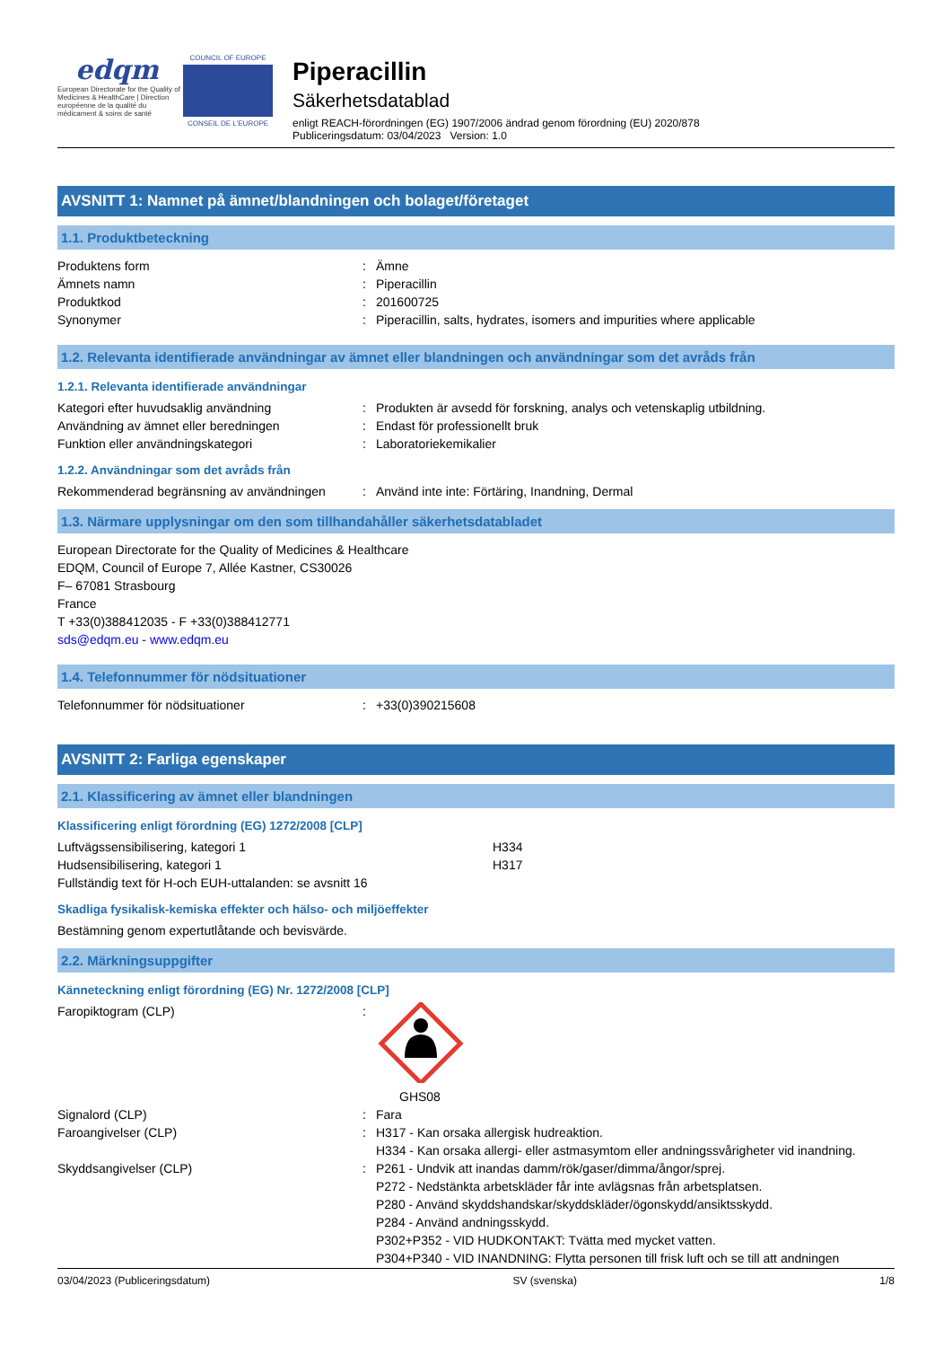edqm
European Directorate for the Quality of Medicines & HealthCare | Direction européenne de la qualité du médicament & soins de santé
COUNCIL OF EUROPE
CONSEIL DE L'EUROPE
Piperacillin
Säkerhetsdatablad
enligt REACH-förordningen (EG) 1907/2006 ändrad genom förordning (EU) 2020/878
Publiceringsdatum: 03/04/2023 Version: 1.0
AVSNITT 1: Namnet på ämnet/blandningen och bolaget/företaget
1.1. Produktbeteckning
Produktens form: Ämne
Ämnets namn: Piperacillin
Produktkod: 201600725
Synonymer: Piperacillin, salts, hydrates, isomers and impurities where applicable
1.2. Relevanta identifierade användningar av ämnet eller blandningen och användningar som det avråds från
1.2.1. Relevanta identifierade användningar
Kategori efter huvudsaklig användning: Produkten är avsedd för forskning, analys och vetenskaplig utbildning.
Användning av ämnet eller beredningen: Endast för professionellt bruk
Funktion eller användningskategori: Laboratoriekemikalier
1.2.2. Användningar som det avråds från
Rekommenderad begränsning av användningen: Använd inte inte: Förtäring, Inandning, Dermal
1.3. Närmare upplysningar om den som tillhandahåller säkerhetsdatabladet
European Directorate for the Quality of Medicines & Healthcare
EDQM, Council of Europe 7, Allée Kastner, CS30026
F– 67081 Strasbourg
France
T +33(0)388412035 - F +33(0)388412771
sds@edqm.eu - www.edqm.eu
1.4. Telefonnummer för nödsituationer
Telefonnummer för nödsituationer: +33(0)390215608
AVSNITT 2: Farliga egenskaper
2.1. Klassificering av ämnet eller blandningen
Klassificering enligt förordning (EG) 1272/2008 [CLP]
Luftvägssensibilisering, kategori 1 H334
Hudsensibilisering, kategori 1 H317
Fullständig text för H-och EUH-uttalanden: se avsnitt 16
Skadliga fysikalisk-kemiska effekter och hälso- och miljöeffekter
Bestämning genom expertutlåtande och bevisvärde.
2.2. Märkningsuppgifter
Känneteckning enligt förordning (EG) Nr. 1272/2008 [CLP]
Faropiktogram (CLP):
GHS08
Signalord (CLP): Fara
Faroangivelser (CLP): H317 - Kan orsaka allergisk hudreaktion.
H334 - Kan orsaka allergi- eller astmasymtom eller andningssvårigheter vid inandning.
Skyddsangivelser (CLP): P261 - Undvik att inandas damm/rök/gaser/dimma/ångor/sprej.
P272 - Nedstänkta arbetskläder får inte avlägsnas från arbetsplatsen.
P280 - Använd skyddshandskar/skyddskläder/ögonskydd/ansiktsskydd.
P284 - Använd andningsskydd.
P302+P352 - VID HUDKONTAKT: Tvätta med mycket vatten.
P304+P340 - VID INANDNING: Flytta personen till frisk luft och se till att andningen
03/04/2023 (Publiceringsdatum) SV (svenska) 1/8